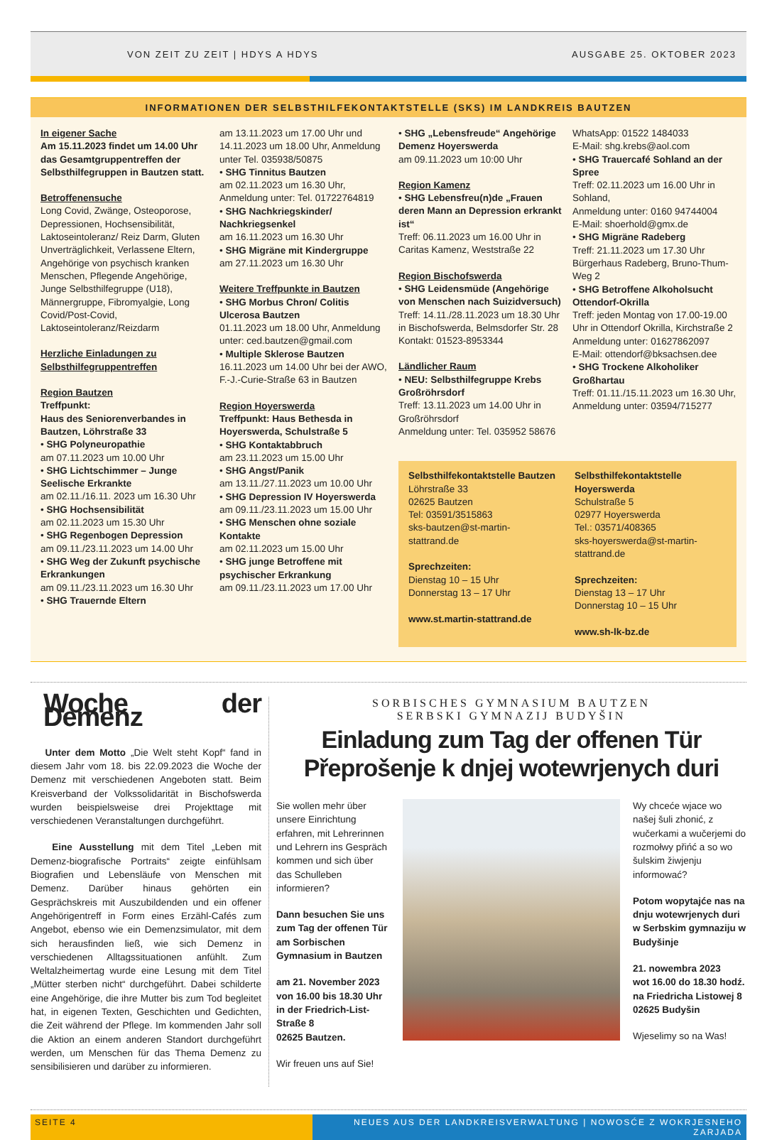VON ZEIT ZU ZEIT | HDYS A HDYS AUSGABE 25. OKTOBER 2023
INFORMATIONEN DER SELBSTHILFEKONTAKTSTELLE (SKS) IM LANDKREIS BAUTZEN
In eigener Sache
Am 15.11.2023 findet um 14.00 Uhr das Gesamtgruppentreffen der Selbsthilfegruppen in Bautzen statt.
Betroffenensuche
Long Covid, Zwänge, Osteoporose, Depressionen, Hochsensibilität, Laktoseintoleranz/ Reiz Darm, Gluten Unverträglichkeit, Verlassene Eltern, Angehörige von psychisch kranken Menschen, Pflegende Angehörige, Junge Selbsthilfegruppe (U18), Männergruppe, Fibromyalgie, Long Covid/Post-Covid, Laktoseintoleranz/Reizdarm
Herzliche Einladungen zu Selbsthilfegruppentreffen
Region Bautzen
Treffpunkt:
Haus des Seniorenverbandes in Bautzen, Löhrstraße 33
• SHG Polyneuropathie
am 07.11.2023 um 10.00 Uhr
• SHG Lichtschimmer – Junge Seelische Erkrankte
am 02.11./16.11. 2023 um 16.30 Uhr
• SHG Hochsensibilität
am 02.11.2023 um 15.30 Uhr
• SHG Regenbogen Depression
am 09.11./23.11.2023 um 14.00 Uhr
• SHG Weg der Zukunft psychische Erkrankungen
am 09.11./23.11.2023 um 16.30 Uhr
• SHG Trauernde Eltern
am 13.11.2023 um 17.00 Uhr und 14.11.2023 um 18.00 Uhr, Anmeldung unter Tel. 035938/50875
• SHG Tinnitus Bautzen
am 02.11.2023 um 16.30 Uhr, Anmeldung unter: Tel. 01722764819
• SHG Nachkriegskinder/ Nachkriegsenkel
am 16.11.2023 um 16.30 Uhr
• SHG Migräne mit Kindergruppe
am 27.11.2023 um 16.30 Uhr
Weitere Treffpunkte in Bautzen
• SHG Morbus Chron/ Colitis Ulcerosa Bautzen
01.11.2023 um 18.00 Uhr, Anmeldung unter: ced.bautzen@gmail.com
• Multiple Sklerose Bautzen
16.11.2023 um 14.00 Uhr bei der AWO, F.-J.-Curie-Straße 63 in Bautzen
Region Hoyerswerda
Treffpunkt: Haus Bethesda in Hoyerswerda, Schulstraße 5
• SHG Kontaktabbruch
am 23.11.2023 um 15.00 Uhr
• SHG Angst/Panik
am 13.11./27.11.2023 um 10.00 Uhr
• SHG Depression IV Hoyerswerda
am 09.11./23.11.2023 um 15.00 Uhr
• SHG Menschen ohne soziale Kontakte
am 02.11.2023 um 15.00 Uhr
• SHG junge Betroffene mit psychischer Erkrankung
am 09.11./23.11.2023 um 17.00 Uhr
• SHG „Lebensfreude“ Angehörige Demenz Hoyerswerda
am 09.11.2023 um 10:00 Uhr
Region Kamenz
• SHG Lebensfreu(n)de „Frauen deren Mann an Depression erkrankt ist“
Treff: 06.11.2023 um 16.00 Uhr in Caritas Kamenz, Weststraße 22
Region Bischofswerda
• SHG Leidensmüde (Angehörige von Menschen nach Suizidversuch)
Treff: 14.11./28.11.2023 um 18.30 Uhr in Bischofswerda, Belmsdorfer Str. 28 Kontakt: 01523-8953344
Ländlicher Raum
• NEU: Selbsthilfegruppe Krebs Großröhrsdorf
Treff: 13.11.2023 um 14.00 Uhr in Großröhrsdorf
Anmeldung unter: Tel. 035952 58676
WhatsApp: 01522 1484033
E-Mail: shg.krebs@aol.com
• SHG Trauercafé Sohland an der Spree
Treff: 02.11.2023 um 16.00 Uhr in Sohland,
Anmeldung unter: 0160 94744004
E-Mail: shoerhold@gmx.de
• SHG Migräne Radeberg
Treff: 21.11.2023 um 17.30 Uhr Bürgerhaus Radeberg, Bruno-Thum-Weg 2
• SHG Betroffene Alkoholsucht Ottendorf-Okrilla
Treff: jeden Montag von 17.00-19.00 Uhr in Ottendorf Okrilla, Kirchstraße 2
Anmeldung unter: 01627862097
E-Mail: ottendorf@bksachsen.dee
• SHG Trockene Alkoholiker Großhartau
Treff: 01.11./15.11.2023 um 16.30 Uhr, Anmeldung unter: 03594/715277
Selbsthilfekontaktstelle Bautzen
Löhrstraße 33
02625 Bautzen
Tel: 03591/3515863
sks-bautzen@st-martin-stattrand.de
Sprechzeiten:
Dienstag 10 – 15 Uhr
Donnerstag 13 – 17 Uhr
www.st.martin-stattrand.de
Selbsthilfekontaktstelle Hoyerswerda
Schulstraße 5
02977 Hoyerswerda
Tel.: 03571/408365
sks-hoyerswerda@st-martin-stattrand.de
Sprechzeiten:
Dienstag 13 – 17 Uhr
Donnerstag 10 – 15 Uhr
www.sh-lk-bz.de
Woche der Demenz
Unter dem Motto „Die Welt steht Kopf“ fand in diesem Jahr vom 18. bis 22.09.2023 die Woche der Demenz mit verschiedenen Angeboten statt. Beim Kreisverband der Volkssolidarität in Bischofswerda wurden beispielsweise drei Projekttage mit verschiedenen Veranstaltungen durchgeführt.
Eine Ausstellung mit dem Titel „Leben mit Demenz-biografische Portraits“ zeigte einfühlsam Biografien und Lebensläufe von Menschen mit Demenz. Darüber hinaus gehörten ein Gesprächskreis mit Auszubildenden und ein offener Angehörigentreff in Form eines Erzähl-Cafés zum Angebot, ebenso wie ein Demenzsimulator, mit dem sich herausfinden ließ, wie sich Demenz in verschiedenen Alltagssituationen anfühlt. Zum Weltalzheimertag wurde eine Lesung mit dem Titel „Mütter sterben nicht“ durchgeführt. Dabei schilderte eine Angehörige, die ihre Mutter bis zum Tod begleitet hat, in eigenen Texten, Geschichten und Gedichten, die Zeit während der Pflege. Im kommenden Jahr soll die Aktion an einem anderen Standort durchgeführt werden, um Menschen für das Thema Demenz zu sensibilisieren und darüber zu informieren.
SORBISCHES GYMNASIUM BAUTZEN
SERBSKI GYMNAZIJ BUDYŠIN
Einladung zum Tag der offenen Tür
Přeprošenje k dnjej wotewrjenych duri
Sie wollen mehr über unsere Einrichtung erfahren, mit Lehrerinnen und Lehrern ins Gespräch kommen und sich über das Schulleben informieren?
Dann besuchen Sie uns zum Tag der offenen Tür am Sorbischen Gymnasium in Bautzen
am 21. November 2023
von 16.00 bis 18.30 Uhr
in der Friedrich-List-Straße 8
02625 Bautzen.
Wir freuen uns auf Sie!
Wy chceće wjace wo našej šuli zhonić, z wučerkami a wučerjemi do rozmołwy přińć a so wo šulskim žiwjenju informować?
Potom wopytajće nas na dnju wotewrjenych duri w Serbskim gymnaziju w Budyšinje
21. nowembra 2023
wot 16.00 do 18.30 hodź.
na Friedricha Listowej 8
02625 Budyšin
Wjeselimy so na Was!
SEITE 4 NEUES AUS DER LANDKREISVERWALTUNG | NOWOSĆE Z WOKRJESNEHO ZARJADA